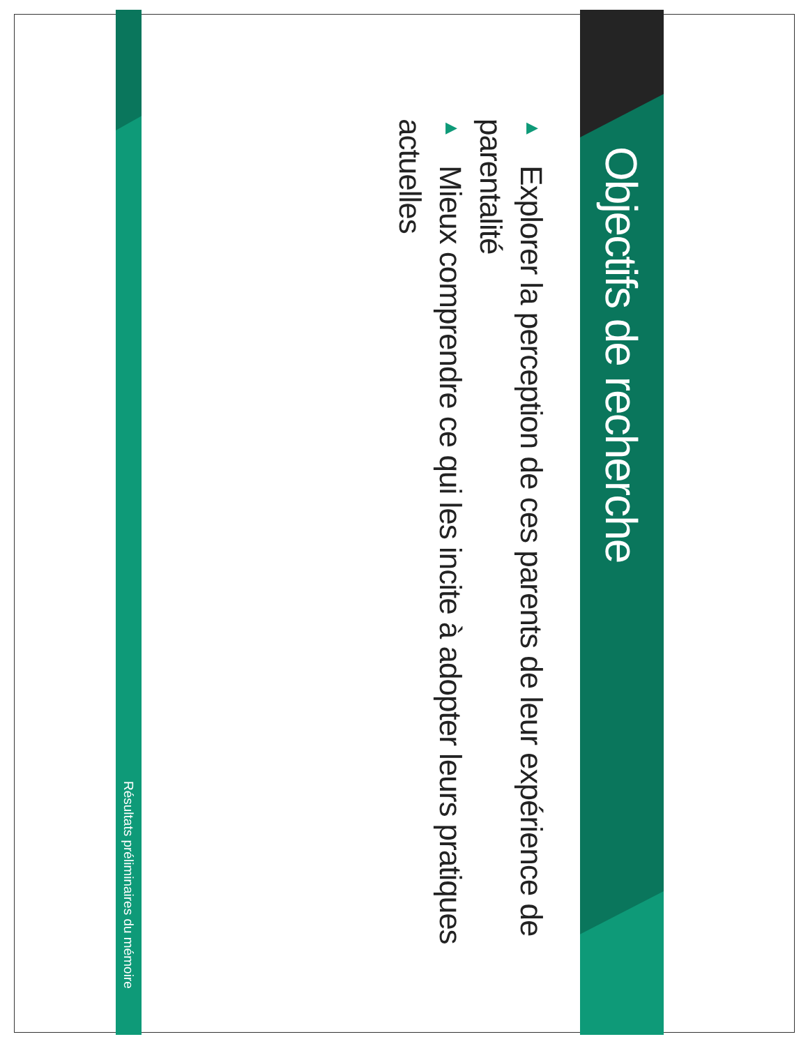Objectifs de recherche
▶ Explorer la perception de ces parents de leur expérience de parentalité
▶ Mieux comprendre ce qui les incite à adopter leurs pratiques actuelles
Résultats préliminaires du mémoire